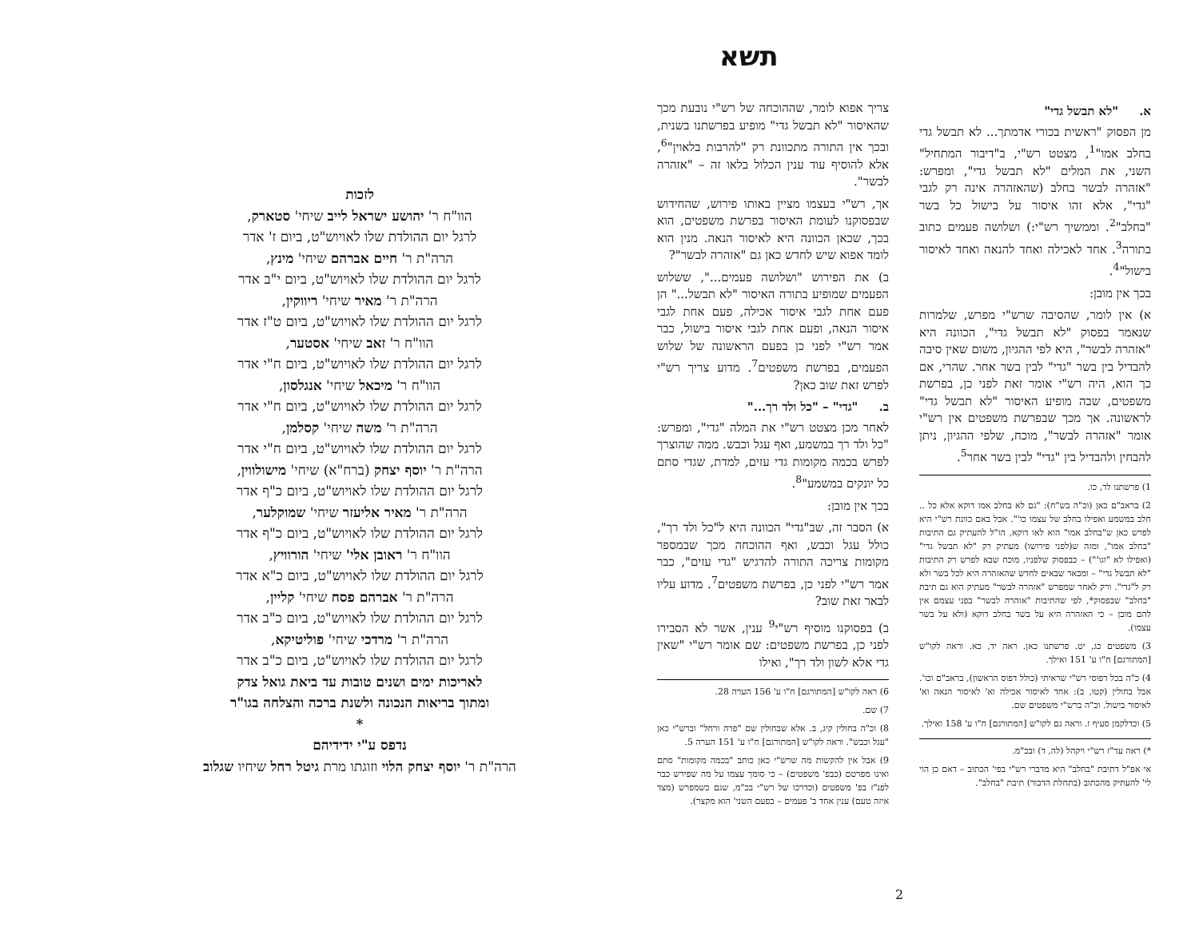תשא
א. "לא תבשל גדי"
מן הפסוק "ראשית בכורי אדמתך... לא תבשל גדי בחלב אמו"<sup>1</sup>, מצטט רש"י, ב"דיבור המתחיל" השני, את המלים "לא תבשל גדי", ומפרש: "אזהרה לבשר בחלב (שהאזהרה אינה רק לגבי "גדי", אלא זהו איסור על בישול כל בשר "בחלב"<sup>2</sup>. וממשיך רש"י:) ושלושה פעמים כתוב בתורה<sup>3</sup>. אחד לאכילה ואחד להנאה ואחד לאיסור בישול"<sup>4</sup>.
בכך אין מובן:
א) אין לומר, שהסיבה שרש"י מפרש, שלמרות שנאמר בפסוק "לא תבשל גדי", הכוונה היא "אזהרה לבשר", היא לפי ההגיון, משום שאין סיבה להבדיל בין בשר "גדי" לבין בשר אחר. שהרי, אם כך הוא, היה רש"י אומר זאת לפני כן, בפרשת משפטים, שבה מופיע האיסור "לא תבשל גדי" לראשונה. אך מכך שבפרשת משפטים אין רש"י אומר "אזהרה לבשר", מוכח, שלפי ההגיון, ניתן להבחין ולהבדיל בין "גדי" לבין בשר אחר<sup>5</sup>.
1) פרשתנו לד, כו.
2) בראב"ם כאן (וכ"ה בש"ח): "גם לא בחלב אמו דוקא אלא כל .. חלב במשמע ואפילו בחלב של עצמו כו'". אבל באם כוונת רש"י היא לפרש כאן ש"בחלב אמו" הוא לאו דוקא, הו"ל להעתיק גם התיבות "בחלב אמו", ומזה ש(לפני פירושו) מעתיק רק "לא תבשל גדי" (ואפילו לא "וגו'") – כבפסוק שלפניו, מוכח שבא לפרש רק התיבות "לא תבשל גדי" – ומבאר שבאים לחדש שהאזהרה היא לכל בשר ולא רק ל"גדי". ורק לאחר שמפרש "אזהרה לבשר" מעתיק הוא גם תיבת "בחלב" שבפסוק*, לפי שהתיבות "אזהרה לבשר" בפני עצמם אין להם מובן – כי האזהרה היא על בשר בחלב דוקא (ולא על בשר עצמו).
3) משפטים כג, יט. פרשתנו כאן. ראה יד, כא. וראה לקו"ש [המתורגם] ח"ו ע' 151 ואילך.
4) כ"ה בכל דפוסי רש"י שראיתי (כולל דפוס הראשון), בראב"ם וכו'. אבל בחולין (קטו, ב): אחד לאיסור אכילה וא' לאיסור הנאה וא' לאיסור בישול. וכ"ה ברש"י משפטים שם.
5) וכדלקמן סעיף ז. וראה גם לקו"ש [המתורגם] ח"ו ע' 158 ואילך.
*) ראה עד"ז רש"י ויקהל (לה, ד) ובכ"מ.
אי אפ"ל דתיבת "בחלב" היא מדברי רש"י בפי' הכתוב – דאם כן הוי לי' להעתיק מהכתוב (בתחלת הדבור) תיבת "בחלב".
צריך אפוא לומר, שההוכחה של רש"י נובעת מכך שהאיסור "לא תבשל גדי" מופיע בפרשתנו בשנית, ובכך אין התורה מתכוונת רק "להרבות בלאוין"<sup>6</sup>, אלא להוסיף עוד ענין הכלול בלאו זה – "אזהרה לבשר".
אך, רש"י בעצמו מציין באותו פירוש, שהחידוש שבפסוקנו לעומת האיסור בפרשת משפטים, הוא בכך, שכאן הכוונה היא לאיסור הנאה. מנין הוא לומד אפוא שיש לחדש כאן גם "אזהרה לבשר"?
ב) את הפירוש "ושלושה פעמים...", ששלוש הפעמים שמופיע בתורה האיסור "לא תבשל..." הן פעם אחת לגבי איסור אכילה, פעם אחת לגבי איסור הנאה, ופעם אחת לגבי איסור בישול, כבר אמר רש"י לפני כן בפעם הראשונה של שלוש הפעמים, בפרשת משפטים<sup>7</sup>. מדוע צריך רש"י לפרש זאת שוב כאן?
ב. "גדי" – "כל ולד רך..."
לאחר מכן מצטט רש"י את המלה "גדי", ומפרש: "כל ולד רך במשמע, ואף עגל וכבש. ממה שהוצרך לפרש בכמה מקומות גדי עזים, למדת, שגדי סתם כל יונקים במשמע"<sup>8</sup>.
בכך אין מובן:
א) הסבר זה, שב"גדי" הכוונה היא ל"כל ולד רך", כולל עגל וכבש, ואף ההוכחה מכך שבמספר מקומות צריכה התורה להדגיש "גדי עזים", כבר אמר רש"י לפני כן, בפרשת משפטים<sup>7</sup>. מדוע עליו לבאר זאת שוב?
ב) בפסוקנו מוסיף רש"י<sup>9</sup> ענין, אשר לא הסבירו לפני כן, בפרשת משפטים: שם אומר רש"י "שאין גדי אלא לשון ולד רך", ואילו
6) ראה לקו"ש [המתורגם] ח"ו ע' 156 הערה 28.
7) שם.
8) וכ"ה בחולין קיג, ב. אלא שבחולין שם "פרה ורחל" וברש"י כאן "עגל וכבש". וראה לקו"ש [המתורגם] ח"ו ע' 151 הערה 5.
9) אבל אין להקשות מה שרש"י כאן כותב "בכמה מקומות" סתם ואינו מפרטם (כבפ' משפטים) – כי סומך עצמו על מה שפירש כבר לפנ"ז בפ' משפטים (וכדרכו של רש"י בכ"מ, שגם כשמפרש (מצד איזה טעם) ענין אחד ב' פעמים – בפעם השני' הוא מקצר).
לזכות
הוו"ח ר' יהושע ישראל לייב שיחי' סטארק,
לרגל יום ההולדת שלו לאויוש"ט, ביום ז' אדר
הרה"ת ר' חיים אברהם שיחי' מינץ,
לרגל יום ההולדת שלו לאויוש"ט, ביום י"ב אדר
הרה"ת ר' מאיר שיחי' ריווקין,
לרגל יום ההולדת שלו לאויוש"ט, ביום ט"ז אדר
הוו"ח ר' זאב שיחי' אסטער,
לרגל יום ההולדת שלו לאויוש"ט, ביום ח"י אדר
הוו"ח ר' מיכאל שיחי' אנגלסון,
לרגל יום ההולדת שלו לאויוש"ט, ביום ח"י אדר
הרה"ת ר' משה שיחי' קסלמן,
לרגל יום ההולדת שלו לאויוש"ט, ביום ח"י אדר
הרה"ת ר' יוסף יצחק (ברח"א) שיחי' מישולווין,
לרגל יום ההולדת שלו לאויוש"ט, ביום כ"ף אדר
הרה"ת ר' מאיר אליעזר שיחי' שמוקלער,
לרגל יום ההולדת שלו לאויוש"ט, ביום כ"ף אדר
הוו"ח ר' ראובן אלי' שיחי' הורוויץ,
לרגל יום ההולדת שלו לאויוש"ט, ביום כ"א אדר
הרה"ת ר' אברהם פסח שיחי' קליין,
לרגל יום ההולדת שלו לאויוש"ט, ביום כ"ב אדר
הרה"ת ר' מרדכי שיחי' פוליטיקא,
לרגל יום ההולדת שלו לאויוש"ט, ביום כ"ב אדר
לאריכות ימים ושנים טובות עד ביאת גואל צדק
ומתוך בריאות הנכונה ולשנת ברכה והצלחה בגו"ר
*
נדפס ע"י ידידיהם
הרה"ת ר' יוסף יצחק הלוי וזוגתו מרת גיטל רחל שיחיו שגלוב
2